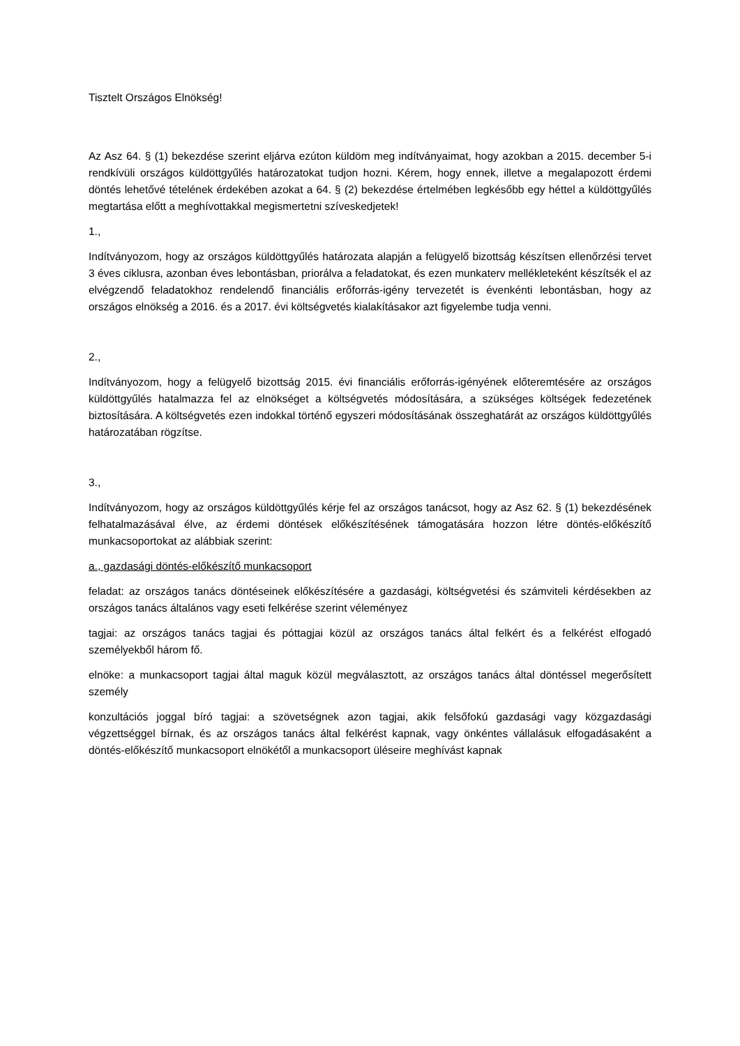Tisztelt Országos Elnökség!
Az Asz 64. § (1) bekezdése szerint eljárva ezúton küldöm meg indítványaimat, hogy azokban a 2015. december 5-i rendkívüli országos küldöttgyűlés határozatokat tudjon hozni. Kérem, hogy ennek, illetve a megalapozott érdemi döntés lehetővé tételének érdekében azokat a 64. § (2) bekezdése értelmében legkésőbb egy héttel a küldöttgyűlés megtartása előtt a meghívottakkal megismertetni szíveskedjetek!
1.,
Indítványozom, hogy az országos küldöttgyűlés határozata alapján a felügyelő bizottság készítsen ellenőrzési tervet 3 éves ciklusra, azonban éves lebontásban, priorálva a feladatokat, és ezen munkaterv mellékleteként készítsék el az elvégzendő feladatokhoz rendelendő financiális erőforrás-igény tervezetét is évenkénti lebontásban, hogy az országos elnökség a 2016. és a 2017. évi költségvetés kialakításakor azt figyelembe tudja venni.
2.,
Indítványozom, hogy a felügyelő bizottság 2015. évi financiális erőforrás-igényének előteremtésére az országos küldöttgyűlés hatalmazza fel az elnökséget a költségvetés módosítására, a szükséges költségek fedezetének biztosítására. A költségvetés ezen indokkal történő egyszeri módosításának összeghatárát az országos küldöttgyűlés határozatában rögzítse.
3.,
Indítványozom, hogy az országos küldöttgyűlés kérje fel az országos tanácsot, hogy az Asz 62. § (1) bekezdésének felhatalmazásával élve, az érdemi döntések előkészítésének támogatására hozzon létre döntés-előkészítő munkacsoportokat az alábbiak szerint:
a., gazdasági döntés-előkészítő munkacsoport
feladat: az országos tanács döntéseinek előkészítésére a gazdasági, költségvetési és számviteli kérdésekben az országos tanács általános vagy eseti felkérése szerint véleményez
tagjai: az országos tanács tagjai és póttagjai közül az országos tanács által felkért és a felkérést elfogadó személyekből három fő.
elnöke: a munkacsoport tagjai által maguk közül megválasztott, az országos tanács által döntéssel megerősített személy
konzultációs joggal bíró tagjai: a szövetségnek azon tagjai, akik felsőfokú gazdasági vagy közgazdasági végzettséggel bírnak, és az országos tanács által felkérést kapnak, vagy önkéntes vállalásuk elfogadásaként a döntés-előkészítő munkacsoport elnökétől a munkacsoport üléseire meghívást kapnak